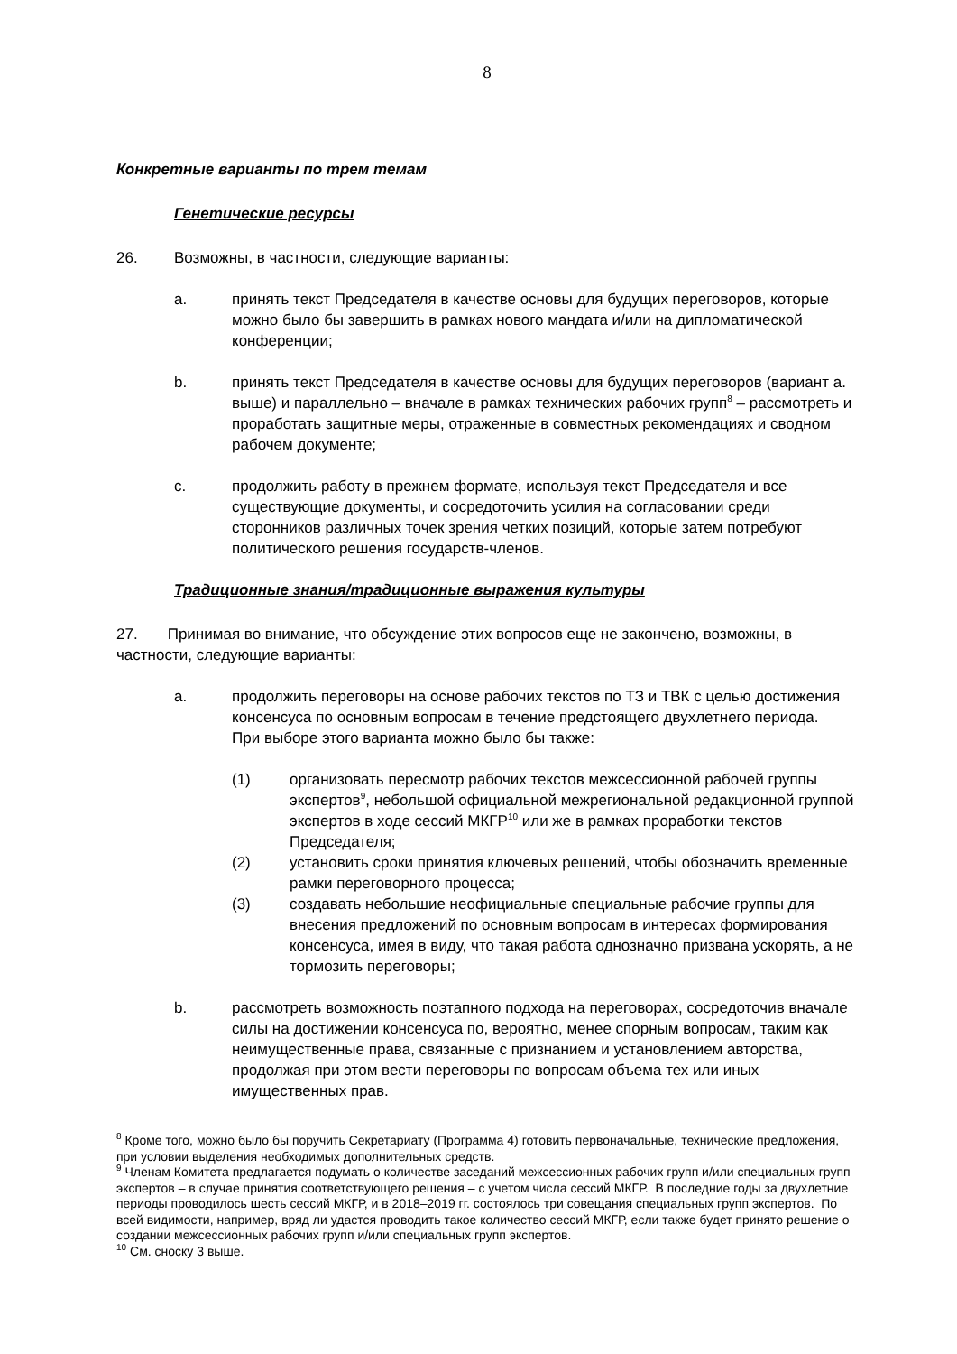8
Конкретные варианты по трем темам
Генетические ресурсы
26. Возможны, в частности, следующие варианты:
a. принять текст Председателя в качестве основы для будущих переговоров, которые можно было бы завершить в рамках нового мандата и/или на дипломатической конференции;
b. принять текст Председателя в качестве основы для будущих переговоров (вариант a. выше) и параллельно – вначале в рамках технических рабочих групп<sup>8</sup> – рассмотреть и проработать защитные меры, отраженные в совместных рекомендациях и сводном рабочем документе;
c. продолжить работу в прежнем формате, используя текст Председателя и все существующие документы, и сосредоточить усилия на согласовании среди сторонников различных точек зрения четких позиций, которые затем потребуют политического решения государств-членов.
Традиционные знания/традиционные выражения культуры
27. Принимая во внимание, что обсуждение этих вопросов еще не закончено, возможны, в частности, следующие варианты:
a. продолжить переговоры на основе рабочих текстов по ТЗ и ТВК с целью достижения консенсуса по основным вопросам в течение предстоящего двухлетнего периода. При выборе этого варианта можно было бы также:
(1) организовать пересмотр рабочих текстов межсессионной рабочей группы экспертов<sup>9</sup>, небольшой официальной межрегиональной редакционной группой экспертов в ходе сессий МКГР<sup>10</sup> или же в рамках проработки текстов Председателя;
(2) установить сроки принятия ключевых решений, чтобы обозначить временные рамки переговорного процесса;
(3) создавать небольшие неофициальные специальные рабочие группы для внесения предложений по основным вопросам в интересах формирования консенсуса, имея в виду, что такая работа однозначно призвана ускорять, а не тормозить переговоры;
b. рассмотреть возможность поэтапного подхода на переговорах, сосредоточив вначале силы на достижении консенсуса по, вероятно, менее спорным вопросам, таким как неимущественные права, связанные с признанием и установлением авторства, продолжая при этом вести переговоры по вопросам объема тех или иных имущественных прав.
<sup>8</sup> Кроме того, можно было бы поручить Секретариату (Программа 4) готовить первоначальные, технические предложения, при условии выделения необходимых дополнительных средств.
<sup>9</sup> Членам Комитета предлагается подумать о количестве заседаний межсессионных рабочих групп и/или специальных групп экспертов – в случае принятия соответствующего решения – с учетом числа сессий МКГР. В последние годы за двухлетние периоды проводилось шесть сессий МКГР, и в 2018–2019 гг. состоялось три совещания специальных групп экспертов. По всей видимости, например, вряд ли удастся проводить такое количество сессий МКГР, если также будет принято решение о создании межсессионных рабочих групп и/или специальных групп экспертов.
<sup>10</sup> См. сноску 3 выше.